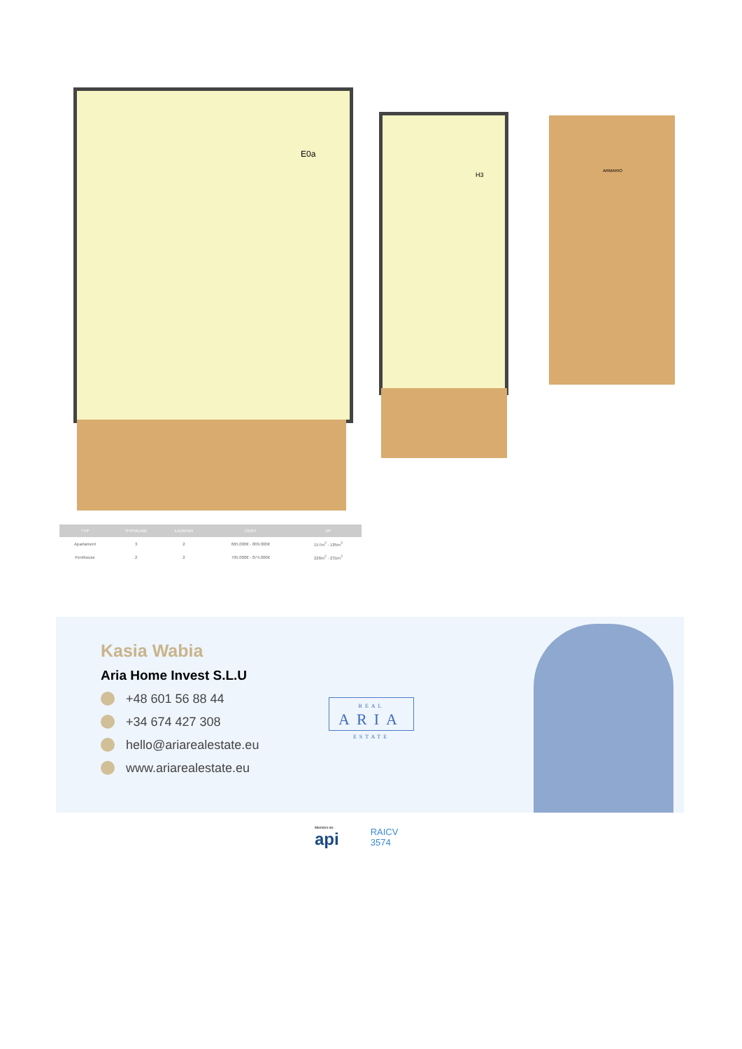E0a
H3
ARMARIO
| TYP | SYPIALNIE | ŁAZIENKI | CENY | M² |
| --- | --- | --- | --- | --- |
| Apartament | 3 | 2 | 665.000€ - 809.000€ | 157m<sup>2</sup> - 185m<sup>2</sup> |
| Penthouse | 2 | 2 | 795.000€ - 874.000€ | 226m<sup>2</sup> - 231m<sup>2</sup> |
Kasia Wabia
Aria Home Invest S.L.U
+48 601 56 88 44
+34 674 427 308
hello@ariarealestate.eu
www.ariarealestate.eu
REAL
ARIA
ESTATE
Miembro de:
api
RAICV
3574